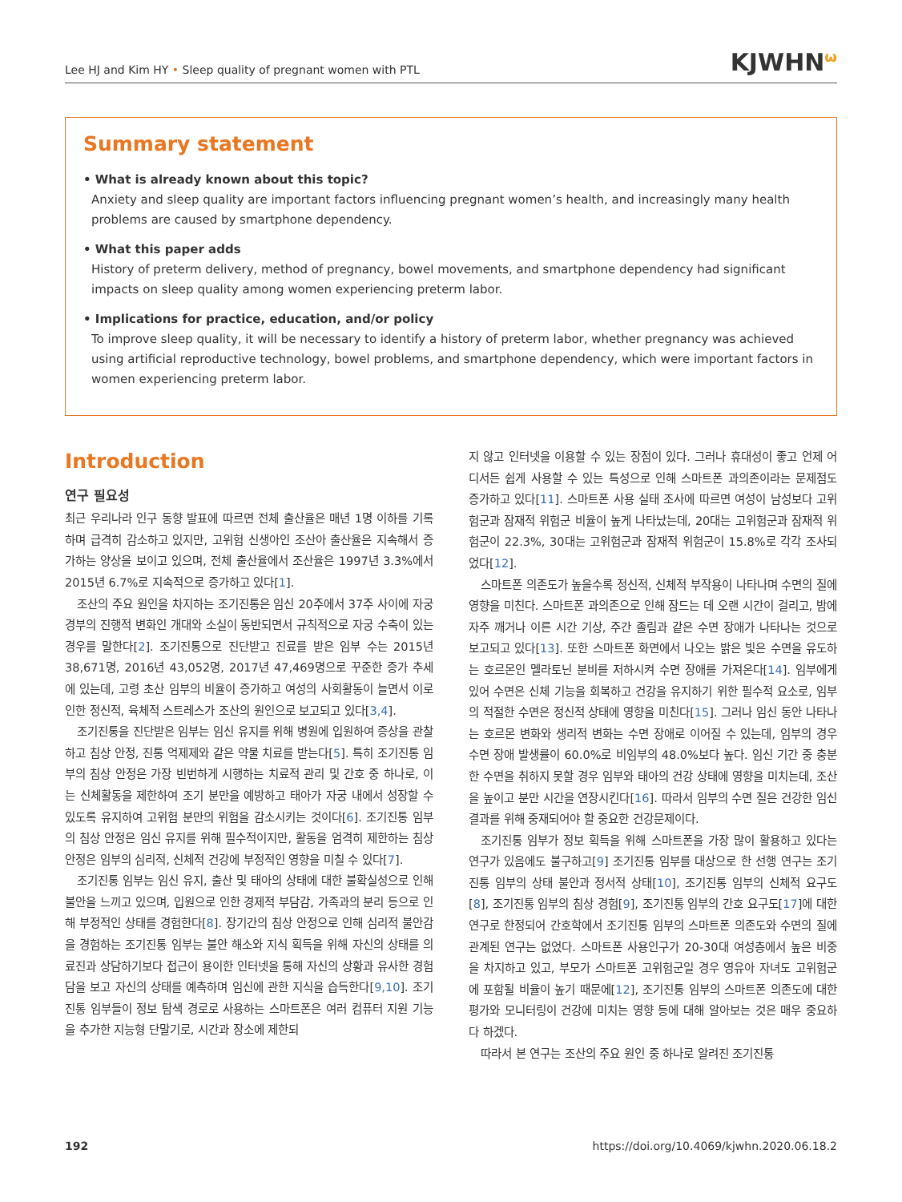Lee HJ and Kim HY • Sleep quality of pregnant women with PTL KJWHN<sup>ω</sup>
Summary statement
• What is already known about this topic?
Anxiety and sleep quality are important factors influencing pregnant women’s health, and increasingly many health problems are caused by smartphone dependency.
• What this paper adds
History of preterm delivery, method of pregnancy, bowel movements, and smartphone dependency had significant impacts on sleep quality among women experiencing preterm labor.
• Implications for practice, education, and/or policy
To improve sleep quality, it will be necessary to identify a history of preterm labor, whether pregnancy was achieved using artificial reproductive technology, bowel problems, and smartphone dependency, which were important factors in women experiencing preterm labor.
Introduction
연구 필요성
최근 우리나라 인구 동향 발표에 따르면 전체 출산율은 매년 1명 이하를 기록하며 급격히 감소하고 있지만, 고위험 신생아인 조산아 출산율은 지속해서 증가하는 양상을 보이고 있으며, 전체 출산율에서 조산율은 1997년 3.3%에서 2015년 6.7%로 지속적으로 증가하고 있다[1].
조산의 주요 원인을 차지하는 조기진통은 임신 20주에서 37주 사이에 자궁경부의 진행적 변화인 개대와 소실이 동반되면서 규칙적으로 자궁 수축이 있는 경우를 말한다[2]. 조기진통으로 진단받고 진료를 받은 임부 수는 2015년 38,671명, 2016년 43,052명, 2017년 47,469명으로 꾸준한 증가 추세에 있는데, 고령 초산 임부의 비율이 증가하고 여성의 사회활동이 늘면서 이로 인한 정신적, 육체적 스트레스가 조산의 원인으로 보고되고 있다[3,4].
조기진통을 진단받은 임부는 임신 유지를 위해 병원에 입원하여 증상을 관찰하고 침상 안정, 진통 억제제와 같은 약물 치료를 받는다[5]. 특히 조기진통 임부의 침상 안정은 가장 빈번하게 시행하는 치료적 관리 및 간호 중 하나로, 이는 신체활동을 제한하여 조기 분만을 예방하고 태아가 자궁 내에서 성장할 수 있도록 유지하여 고위험 분만의 위험을 감소시키는 것이다[6]. 조기진통 임부의 침상 안정은 임신 유지를 위해 필수적이지만, 활동을 엄격히 제한하는 침상 안정은 임부의 심리적, 신체적 건강에 부정적인 영향을 미칠 수 있다[7].
조기진통 임부는 임신 유지, 출산 및 태아의 상태에 대한 불확실성으로 인해 불안을 느끼고 있으며, 입원으로 인한 경제적 부담감, 가족과의 분리 등으로 인해 부정적인 상태를 경험한다[8]. 장기간의 침상 안정으로 인해 심리적 불안감을 경험하는 조기진통 임부는 불안 해소와 지식 획득을 위해 자신의 상태를 의료진과 상담하기보다 접근이 용이한 인터넷을 통해 자신의 상황과 유사한 경험담을 보고 자신의 상태를 예측하며 임신에 관한 지식을 습득한다[9,10]. 조기진통 임부들이 정보 탐색 경로로 사용하는 스마트폰은 여러 컴퓨터 지원 기능을 추가한 지능형 단말기로, 시간과 장소에 제한되
지 않고 인터넷을 이용할 수 있는 장점이 있다. 그러나 휴대성이 좋고 언제 어디서든 쉽게 사용할 수 있는 특성으로 인해 스마트폰 과의존이라는 문제점도 증가하고 있다[11]. 스마트폰 사용 실태 조사에 따르면 여성이 남성보다 고위험군과 잠재적 위험군 비율이 높게 나타났는데, 20대는 고위험군과 잠재적 위험군이 22.3%, 30대는 고위험군과 잠재적 위험군이 15.8%로 각각 조사되었다[12].
스마트폰 의존도가 높을수록 정신적, 신체적 부작용이 나타나며 수면의 질에 영향을 미친다. 스마트폰 과의존으로 인해 잠드는 데 오랜 시간이 걸리고, 밤에 자주 깨거나 이른 시간 기상, 주간 졸림과 같은 수면 장애가 나타나는 것으로 보고되고 있다[13]. 또한 스마트폰 화면에서 나오는 밝은 빛은 수면을 유도하는 호르몬인 멜라토닌 분비를 저하시켜 수면 장애를 가져온다[14]. 임부에게 있어 수면은 신체 기능을 회복하고 건강을 유지하기 위한 필수적 요소로, 임부의 적절한 수면은 정신적 상태에 영향을 미친다[15]. 그러나 임신 동안 나타나는 호르몬 변화와 생리적 변화는 수면 장애로 이어질 수 있는데, 임부의 경우 수면 장애 발생률이 60.0%로 비임부의 48.0%보다 높다. 임신 기간 중 충분한 수면을 취하지 못할 경우 임부와 태아의 건강 상태에 영향을 미치는데, 조산을 높이고 분만 시간을 연장시킨다[16]. 따라서 임부의 수면 질은 건강한 임신 결과를 위해 중재되어야 할 중요한 건강문제이다.
조기진통 임부가 정보 획득을 위해 스마트폰을 가장 많이 활용하고 있다는 연구가 있음에도 불구하고[9] 조기진통 임부를 대상으로 한 선행 연구는 조기진통 임부의 상태 불안과 정서적 상태[10], 조기진통 임부의 신체적 요구도[8], 조기진통 임부의 침상 경험[9], 조기진통 임부의 간호 요구도[17]에 대한 연구로 한정되어 간호학에서 조기진통 임부의 스마트폰 의존도와 수면의 질에 관계된 연구는 없었다. 스마트폰 사용인구가 20-30대 여성층에서 높은 비중을 차지하고 있고, 부모가 스마트폰 고위험군일 경우 영유아 자녀도 고위험군에 포함될 비율이 높기 때문에[12], 조기진통 임부의 스마트폰 의존도에 대한 평가와 모니터링이 건강에 미치는 영향 등에 대해 알아보는 것은 매우 중요하다 하겠다.
따라서 본 연구는 조산의 주요 원인 중 하나로 알려진 조기진통
192 https://doi.org/10.4069/kjwhn.2020.06.18.2